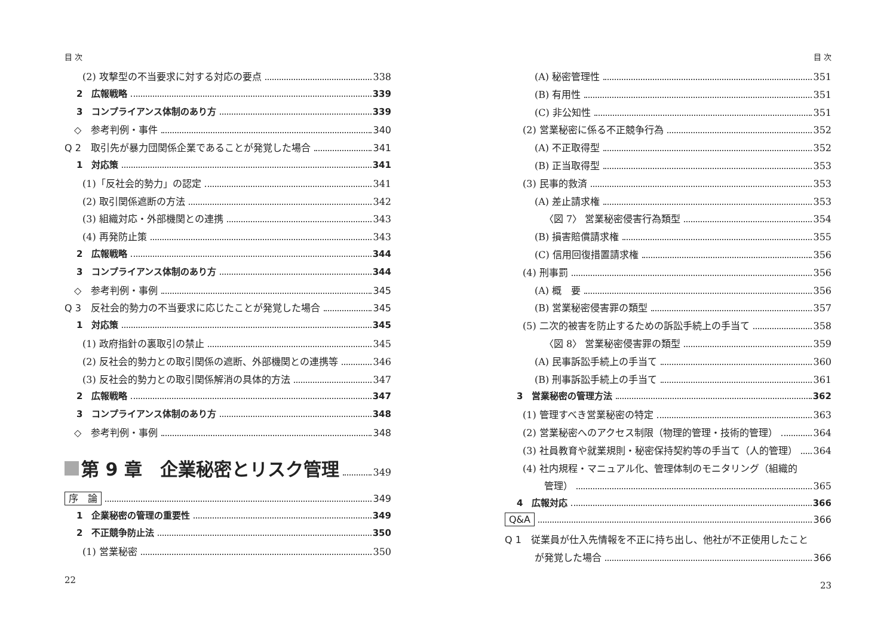目 次
(2) 攻撃型の不当要求に対する対応の要点 338
2　広報戦略 339
3　コンプライアンス体制のあり方 339
◇　参考判例・事件 340
Q 2　取引先が暴力団関係企業であることが発覚した場合 341
1　対応策 341
(1)「反社会的勢力」の認定 341
(2) 取引関係遮断の方法 342
(3) 組織対応・外部機関との連携 343
(4) 再発防止策 343
2　広報戦略 344
3　コンプライアンス体制のあり方 344
◇　参考判例・事例 345
Q 3　反社会的勢力の不当要求に応じたことが発覚した場合 345
1　対応策 345
(1) 政府指針の裏取引の禁止 345
(2) 反社会的勢力との取引関係の遮断、外部機関との連携等 346
(3) 反社会的勢力との取引関係解消の具体的方法 347
2　広報戦略 347
3　コンプライアンス体制のあり方 348
◇　参考判例・事例 348
第 9 章　企業秘密とリスク管理 349
序　論 349
1　企業秘密の管理の重要性 349
2　不正競争防止法 350
(1) 営業秘密 350
22
目 次
(A) 秘密管理性 351
(B) 有用性 351
(C) 非公知性 351
(2) 営業秘密に係る不正競争行為 352
(A) 不正取得型 352
(B) 正当取得型 353
(3) 民事的救済 353
(A) 差止請求権 353
〈図 7〉 営業秘密侵害行為類型 354
(B) 損害賠償請求権 355
(C) 信用回復措置請求権 356
(4) 刑事罰 356
(A) 概　要 356
(B) 営業秘密侵害罪の類型 357
(5) 二次的被害を防止するための訴訟手続上の手当て 358
〈図 8〉 営業秘密侵害罪の類型 359
(A) 民事訴訟手続上の手当て 360
(B) 刑事訴訟手続上の手当て 361
3　営業秘密の管理方法 362
(1) 管理すべき営業秘密の特定 363
(2) 営業秘密へのアクセス制限（物理的管理・技術的管理） 364
(3) 社員教育や就業規則・秘密保持契約等の手当て（人的管理） 364
(4) 社内規程・マニュアル化、管理体制のモニタリング（組織的
管理） 365
4　広報対応 366
Q&A 366
Q 1　従業員が仕入先情報を不正に持ち出し、他社が不正使用したこと
が発覚した場合 366
23